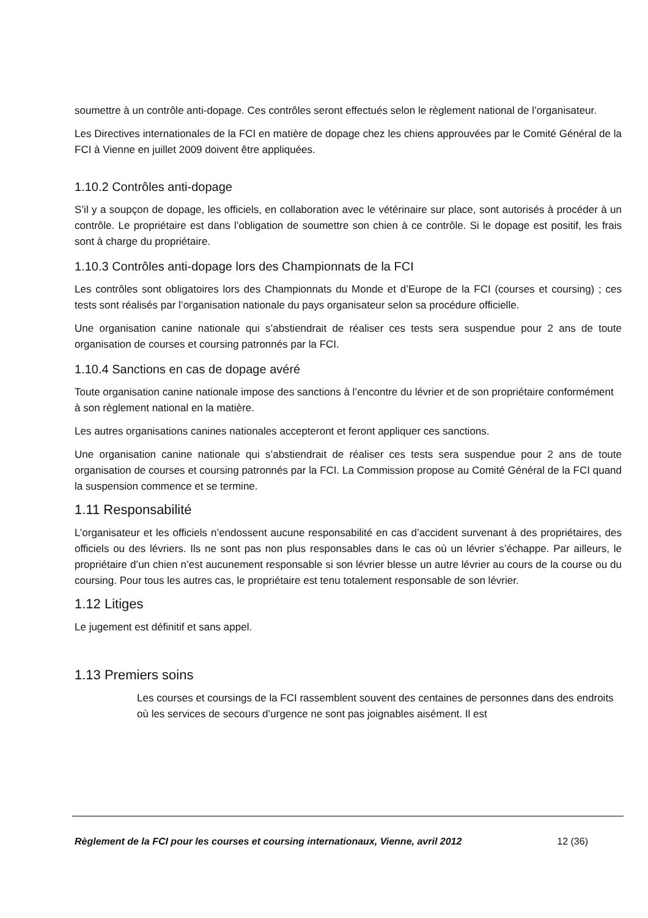soumettre à un contrôle anti-dopage. Ces contrôles seront effectués selon le règlement national de l’organisateur.
Les Directives internationales de la FCI en matière de dopage chez les chiens approuvées par le Comité Général de la FCI à Vienne en juillet 2009 doivent être appliquées.
1.10.2 Contrôles anti-dopage
S’il y a soupçon de dopage, les officiels, en collaboration avec le vétérinaire sur place, sont autorisés à procéder à un contrôle. Le propriétaire est dans l’obligation de soumettre son chien à ce contrôle. Si le dopage est positif, les frais sont à charge du propriétaire.
1.10.3 Contrôles anti-dopage lors des Championnats de la FCI
Les contrôles sont obligatoires lors des Championnats du Monde et d’Europe de la FCI (courses et coursing) ; ces tests sont réalisés par l’organisation nationale du pays organisateur selon sa procédure officielle.
Une organisation canine nationale qui s’abstiendrait de réaliser ces tests sera suspendue pour 2 ans de toute organisation de courses et coursing patronnés par la FCI.
1.10.4 Sanctions en cas de dopage avéré
Toute organisation canine nationale impose des sanctions à l’encontre du lévrier et de son propriétaire conformément à son règlement national en la matière.
Les autres organisations canines nationales accepteront et feront appliquer ces sanctions.
Une organisation canine nationale qui s’abstiendrait de réaliser ces tests sera suspendue pour 2 ans de toute organisation de courses et coursing patronnés par la FCI. La Commission propose au Comité Général de la FCI quand la suspension commence et se termine.
1.11 Responsabilité
L’organisateur et les officiels n’endossent aucune responsabilité en cas d’accident survenant à des propriétaires, des officiels ou des lévriers. Ils ne sont pas non plus responsables dans le cas où un lévrier s’échappe. Par ailleurs, le propriétaire d’un chien n’est aucunement responsable si son lévrier blesse un autre lévrier au cours de la course ou du coursing. Pour tous les autres cas, le propriétaire est tenu totalement responsable de son lévrier.
1.12 Litiges
Le jugement est définitif et sans appel.
1.13 Premiers soins
Les courses et coursings de la FCI rassemblent souvent des centaines de personnes dans des endroits où les services de secours d’urgence ne sont pas joignables aisément. Il est
Règlement de la FCI pour les courses et coursing internationaux, Vienne, avril 2012 12 (36)